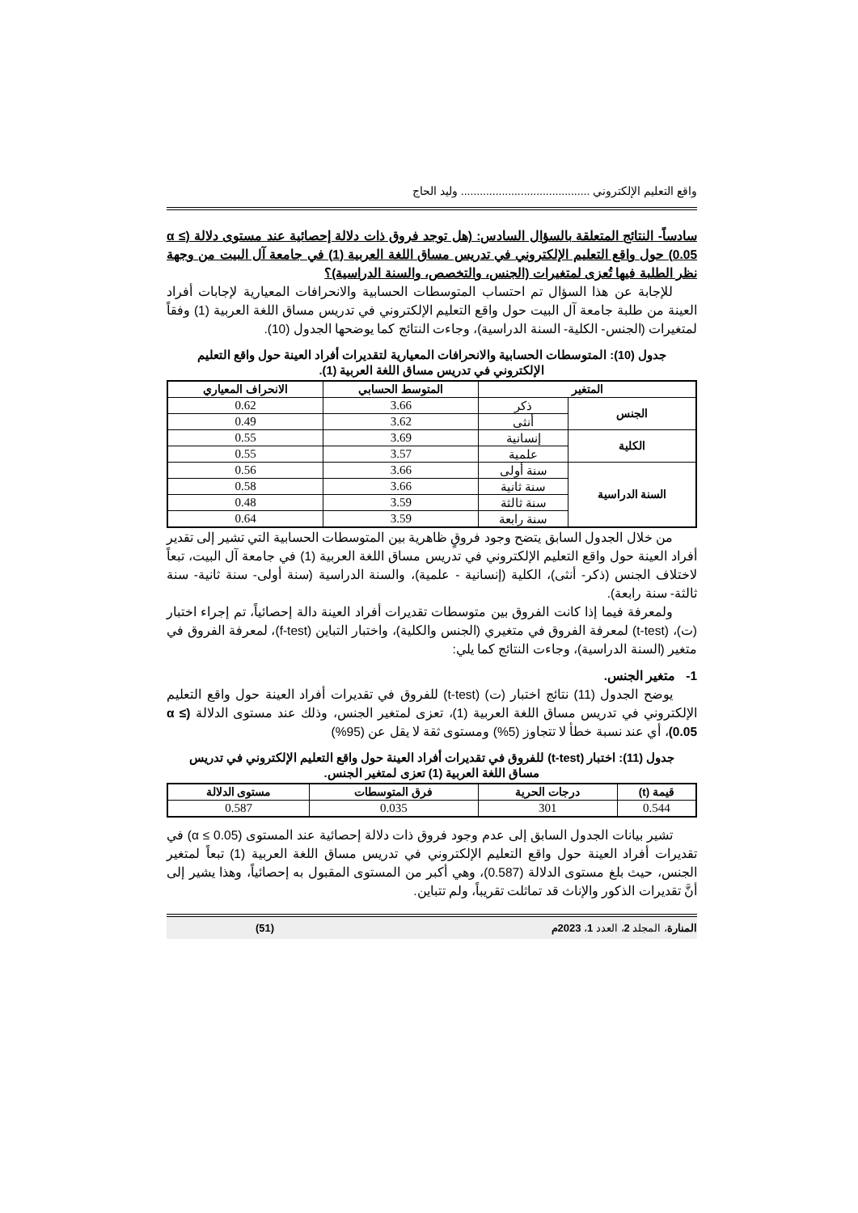واقع التعليم الإلكتروني ......................................... وليد الحاج
سادساً- النتائج المتعلقة بالسؤال السادس: (هل توجد فروق ذات دلالة إحصائية عند مستوى دلالة (α ≤ 0.05) حول واقع التعليم الإلكتروني في تدريس مساق اللغة العربية (1) في جامعة آل البيت من وجهة نظر الطلبة فيها تُعزى لمتغيرات (الجنس، والتخصص، والسنة الدراسية)؟
للإجابة عن هذا السؤال تم احتساب المتوسطات الحسابية والانحرافات المعيارية لإجابات أفراد العينة من طلبة جامعة آل البيت حول واقع التعليم الإلكتروني في تدريس مساق اللغة العربية (1) وفقاً لمتغيرات (الجنس- الكلية- السنة الدراسية)، وجاءت النتائج كما يوضحها الجدول (10).
جدول (10): المتوسطات الحسابية والانحرافات المعيارية لتقديرات أفراد العينة حول واقع التعليم الإلكتروني في تدريس مساق اللغة العربية (1).
| المتغير | | المتوسط الحسابي | الانحراف المعياري |
| --- | --- | --- | --- |
| الجنس | ذكر | 3.66 | 0.62 |
| | أنثى | 3.62 | 0.49 |
| الكلية | إنسانية | 3.69 | 0.55 |
| | علمية | 3.57 | 0.55 |
| السنة الدراسية | سنة أولى | 3.66 | 0.56 |
| | سنة ثانية | 3.66 | 0.58 |
| | سنة ثالثة | 3.59 | 0.48 |
| | سنة رابعة | 3.59 | 0.64 |
من خلال الجدول السابق يتضح وجود فروقٍ ظاهرية بين المتوسطات الحسابية التي تشير إلى تقدير أفراد العينة حول واقع التعليم الإلكتروني في تدريس مساق اللغة العربية (1) في جامعة آل البيت، تبعاً لاختلاف الجنس (ذكر- أنثى)، الكلية (إنسانية - علمية)، والسنة الدراسية (سنة أولى- سنة ثانية- سنة ثالثة- سنة رابعة).
ولمعرفة فيما إذا كانت الفروق بين متوسطات تقديرات أفراد العينة دالة إحصائياً، تم إجراء اختبار (ت)، (t-test) لمعرفة الفروق في متغيري (الجنس والكلية)، واختبار التباين (f-test)، لمعرفة الفروق في متغير (السنة الدراسية)، وجاءت النتائج كما يلي:
1- متغير الجنس.
يوضح الجدول (11) نتائج اختبار (ت) (t-test) للفروق في تقديرات أفراد العينة حول واقع التعليم الإلكتروني في تدريس مساق اللغة العربية (1)، تعزى لمتغير الجنس، وذلك عند مستوى الدلالة (α ≤ 0.05)، أي عند نسبة خطأ لا تتجاوز (5%) ومستوى ثقة لا يقل عن (95%)
جدول (11): اختبار (t-test) للفروق في تقديرات أفراد العينة حول واقع التعليم الإلكتروني في تدريس مساق اللغة العربية (1) تعزى لمتغير الجنس.
| قيمة (t) | درجات الحرية | فرق المتوسطات | مستوى الدلالة |
| --- | --- | --- | --- |
| 0.544 | 301 | 0.035 | 0.587 |
تشير بيانات الجدول السابق إلى عدم وجود فروق ذات دلالة إحصائية عند المستوى (α ≤ 0.05) في تقديرات أفراد العينة حول واقع التعليم الإلكتروني في تدريس مساق اللغة العربية (1) تبعاً لمتغير الجنس، حيث بلغ مستوى الدلالة (0.587)، وهي أكبر من المستوى المقبول به إحصائياً، وهذا يشير إلى أنَّ تقديرات الذكور والإناث قد تماثلت تقريباً، ولم تتباين.
المنارة، المجلد 2، العدد 1، 2023م (51)